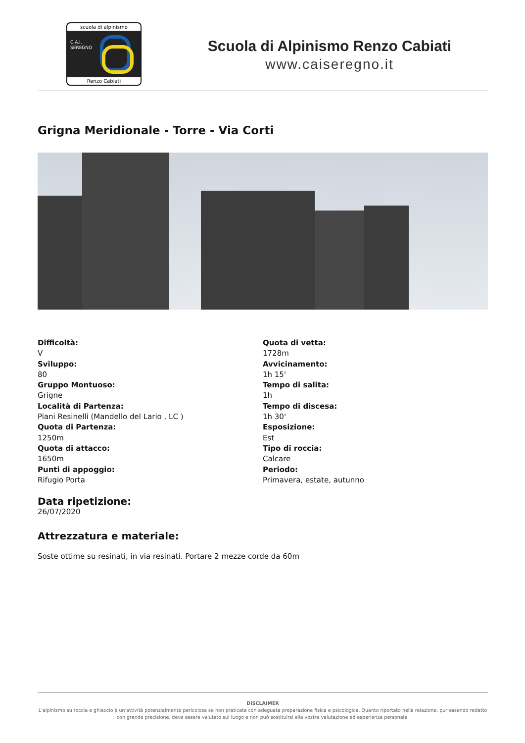scuola di alpinismo
C.A.I.
SEREGNO
Renzo Cabiati
Scuola di Alpinismo Renzo Cabiati
www.caiseregno.it
Grigna Meridionale - Torre - Via Corti
Difficoltà:
V
Sviluppo:
80
Gruppo Montuoso:
Grigne
Località di Partenza:
Piani Resinelli (Mandello del Lario , LC )
Quota di Partenza:
1250m
Quota di attacco:
1650m
Punti di appoggio:
Rifugio Porta
Quota di vetta:
1728m
Avvicinamento:
1h 15'
Tempo di salita:
1h
Tempo di discesa:
1h 30'
Esposizione:
Est
Tipo di roccia:
Calcare
Periodo:
Primavera, estate, autunno
Data ripetizione:
26/07/2020
Attrezzatura e materiale:
Soste ottime su resinati, in via resinati. Portare 2 mezze corde da 60m
DISCLAIMER
L’alpinismo su roccia e ghiaccio è un’attività potenzialmente pericolosa se non praticata con adeguata preparazione fisica e psicologica. Quanto riportato nella relazione, pur essendo redatto con grande precisione, deve essere valutato sul luogo e non può sostituirsi alla vostra valutazione ed esperienza personale.